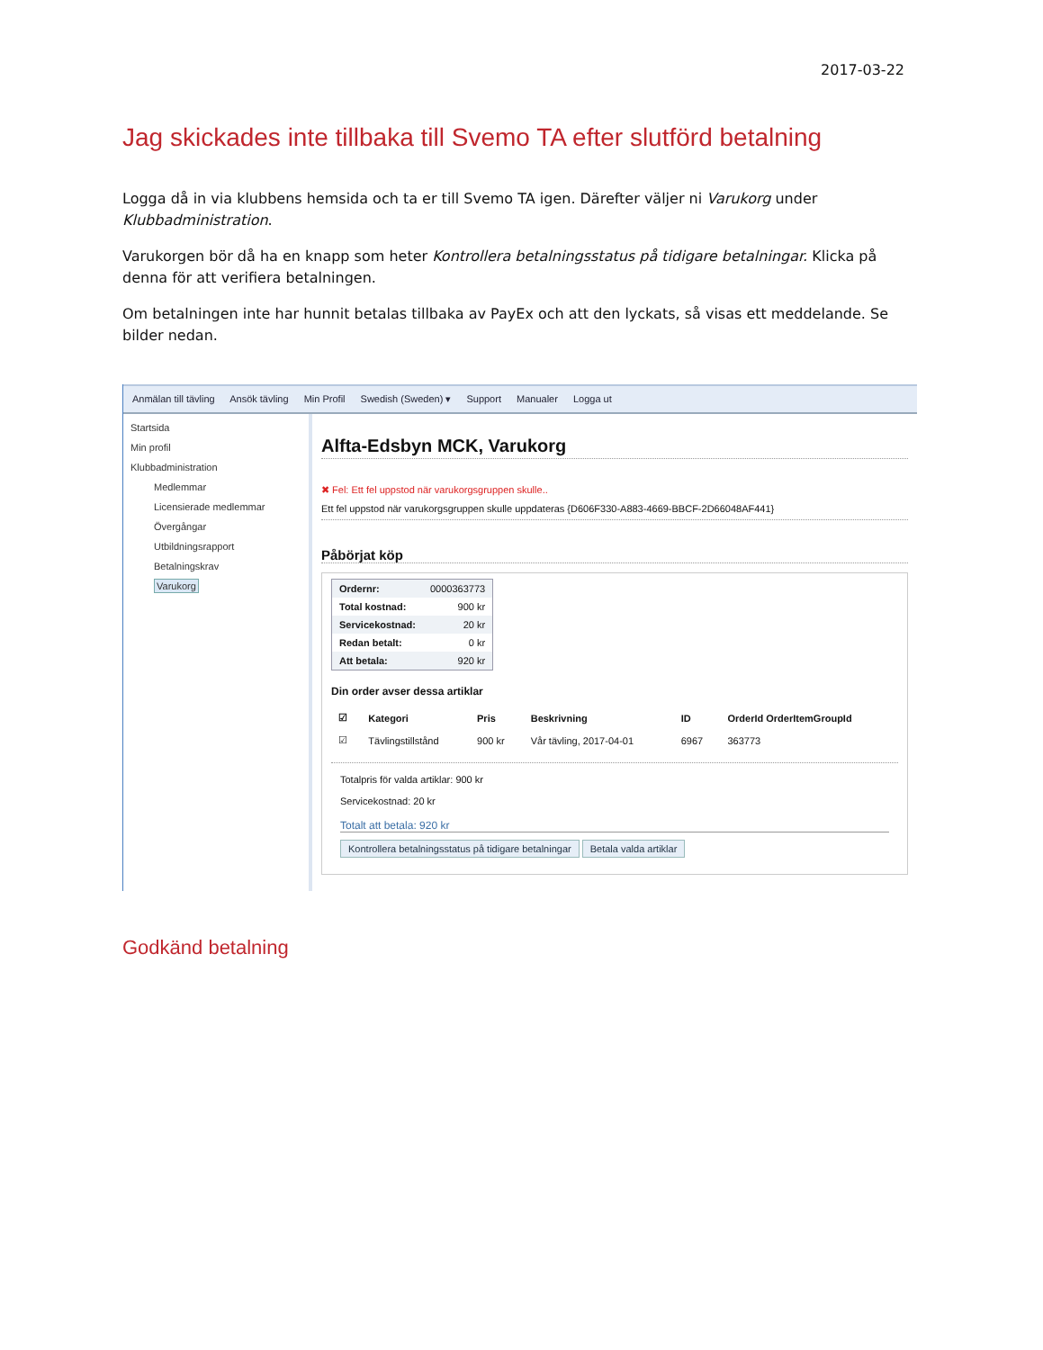2017-03-22
Jag skickades inte tillbaka till Svemo TA efter slutförd betalning
Logga då in via klubbens hemsida och ta er till Svemo TA igen. Därefter väljer ni Varukorg under Klubbadministration.
Varukorgen bör då ha en knapp som heter Kontrollera betalningsstatus på tidigare betalningar. Klicka på denna för att verifiera betalningen.
Om betalningen inte har hunnit betalas tillbaka av PayEx och att den lyckats, så visas ett meddelande. Se bilder nedan.
Anmälan till tävling Ansök tävling Min Profil Swedish (Sweden) ▾ Support Manualer Logga ut
Startsida
Min profil
Klubbadministration
Medlemmar
Licensierade medlemmar
Övergångar
Utbildningsrapport
Betalningskrav
Varukorg
Alfta-Edsbyn MCK, Varukorg
✖ Fel: Ett fel uppstod när varukorgsgruppen skulle..
Ett fel uppstod när varukorgsgruppen skulle uppdateras {D606F330-A883-4669-BBCF-2D66048AF441}
Påbörjat köp
| Ordernr: | 0000363773 |
| Total kostnad: | 900 kr |
| Servicekostnad: | 20 kr |
| Redan betalt: | 0 kr |
| Att betala: | 920 kr |
Din order avser dessa artiklar
| ☑ | Kategori | Pris | Beskrivning | ID | OrderId OrderItemGroupId |
| --- | --- | --- | --- | --- | --- |
| ☑ | Tävlingstillstånd | 900 kr | Vår tävling, 2017-04-01 | 6967 | 363773 |
Totalpris för valda artiklar: 900 kr
Servicekostnad: 20 kr
Totalt att betala: 920 kr
Kontrollera betalningsstatus på tidigare betalningar Betala valda artiklar
Godkänd betalning